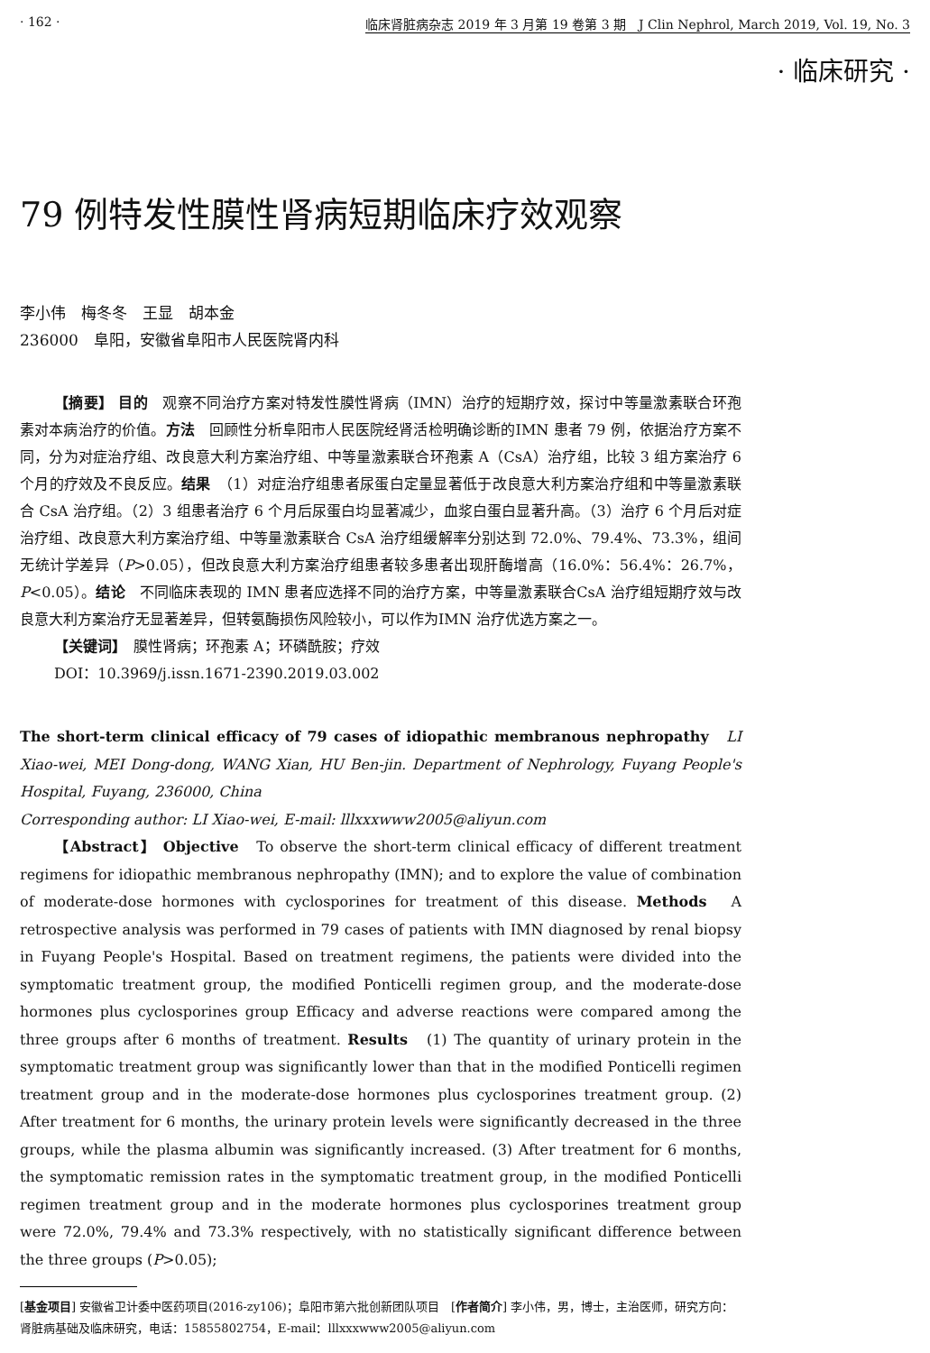· 162 · 临床肾脏病杂志 2019 年 3 月第 19 卷第 3 期　J Clin Nephrol, March 2019, Vol. 19, No. 3
· 临床研究 ·
79 例特发性膜性肾病短期临床疗效观察
李小伟　梅冬冬　王显　胡本金
236000　阜阳，安徽省阜阳市人民医院肾内科
【摘要】 目的　观察不同治疗方案对特发性膜性肾病（IMN）治疗的短期疗效，探讨中等量激素联合环孢素对本病治疗的价值。方法　回顾性分析阜阳市人民医院经肾活检明确诊断的IMN 患者 79 例，依据治疗方案不同，分为对症治疗组、改良意大利方案治疗组、中等量激素联合环孢素 A（CsA）治疗组，比较 3 组方案治疗 6 个月的疗效及不良反应。结果　（1）对症治疗组患者尿蛋白定量显著低于改良意大利方案治疗组和中等量激素联合 CsA 治疗组。（2）3 组患者治疗 6 个月后尿蛋白均显著减少，血浆白蛋白显著升高。（3）治疗 6 个月后对症治疗组、改良意大利方案治疗组、中等量激素联合 CsA 治疗组缓解率分别达到 72.0%、79.4%、73.3%，组间无统计学差异（P>0.05），但改良意大利方案治疗组患者较多患者出现肝酶增高（16.0%：56.4%：26.7%，P<0.05）。结论　不同临床表现的 IMN 患者应选择不同的治疗方案，中等量激素联合CsA 治疗组短期疗效与改良意大利方案治疗无显著差异，但转氨酶损伤风险较小，可以作为IMN 治疗优选方案之一。
【关键词】　膜性肾病；环孢素 A；环磷酰胺；疗效
DOI：10.3969/j.issn.1671-2390.2019.03.002
The short-term clinical efficacy of 79 cases of idiopathic membranous nephropathy　LI Xiao-wei, MEI Dong-dong, WANG Xian, HU Ben-jin. Department of Nephrology, Fuyang People's Hospital, Fuyang, 236000, China
Corresponding author: LI Xiao-wei, E-mail: lllxxxwww2005@aliyun.com
【Abstract】 Objective　To observe the short-term clinical efficacy of different treatment regimens for idiopathic membranous nephropathy (IMN); and to explore the value of combination of moderate-dose hormones with cyclosporines for treatment of this disease. Methods　A retrospective analysis was performed in 79 cases of patients with IMN diagnosed by renal biopsy in Fuyang People's Hospital. Based on treatment regimens, the patients were divided into the symptomatic treatment group, the modified Ponticelli regimen group, and the moderate-dose hormones plus cyclosporines group Efficacy and adverse reactions were compared among the three groups after 6 months of treatment. Results　(1) The quantity of urinary protein in the symptomatic treatment group was significantly lower than that in the modified Ponticelli regimen treatment group and in the moderate-dose hormones plus cyclosporines treatment group. (2) After treatment for 6 months, the urinary protein levels were significantly decreased in the three groups, while the plasma albumin was significantly increased. (3) After treatment for 6 months, the symptomatic remission rates in the symptomatic treatment group, in the modified Ponticelli regimen treatment group and in the moderate hormones plus cyclosporines treatment group were 72.0%, 79.4% and 73.3% respectively, with no statistically significant difference between the three groups (P>0.05);
[基金项目] 安徽省卫计委中医药项目(2016-zy106)；阜阳市第六批创新团队项目　[作者简介] 李小伟，男，博士，主治医师，研究方向：肾脏病基础及临床研究，电话：15855802754，E-mail：lllxxxwww2005@aliyun.com